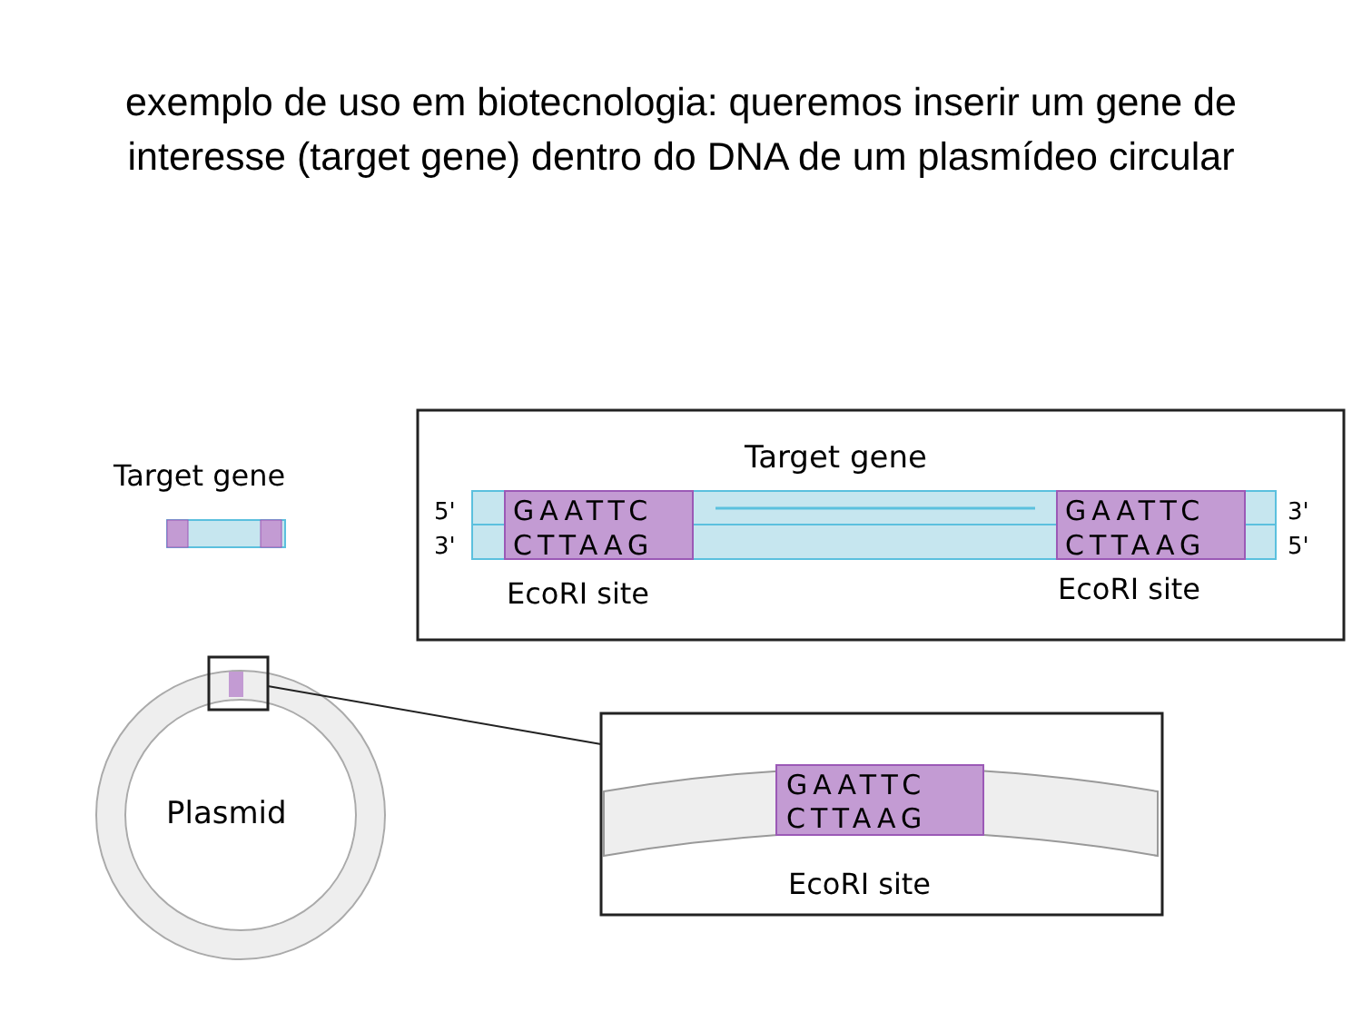exemplo de uso em biotecnologia: queremos inserir um gene de
interesse (target gene) dentro do DNA de um plasmídeo circular
Target gene
Target gene
5'
3'
GAATTC
CTTAAG
GAATTC
CTTAAG
3'
5'
EcoRI site
EcoRI site
Plasmid
GAATTC
CTTAAG
EcoRI site